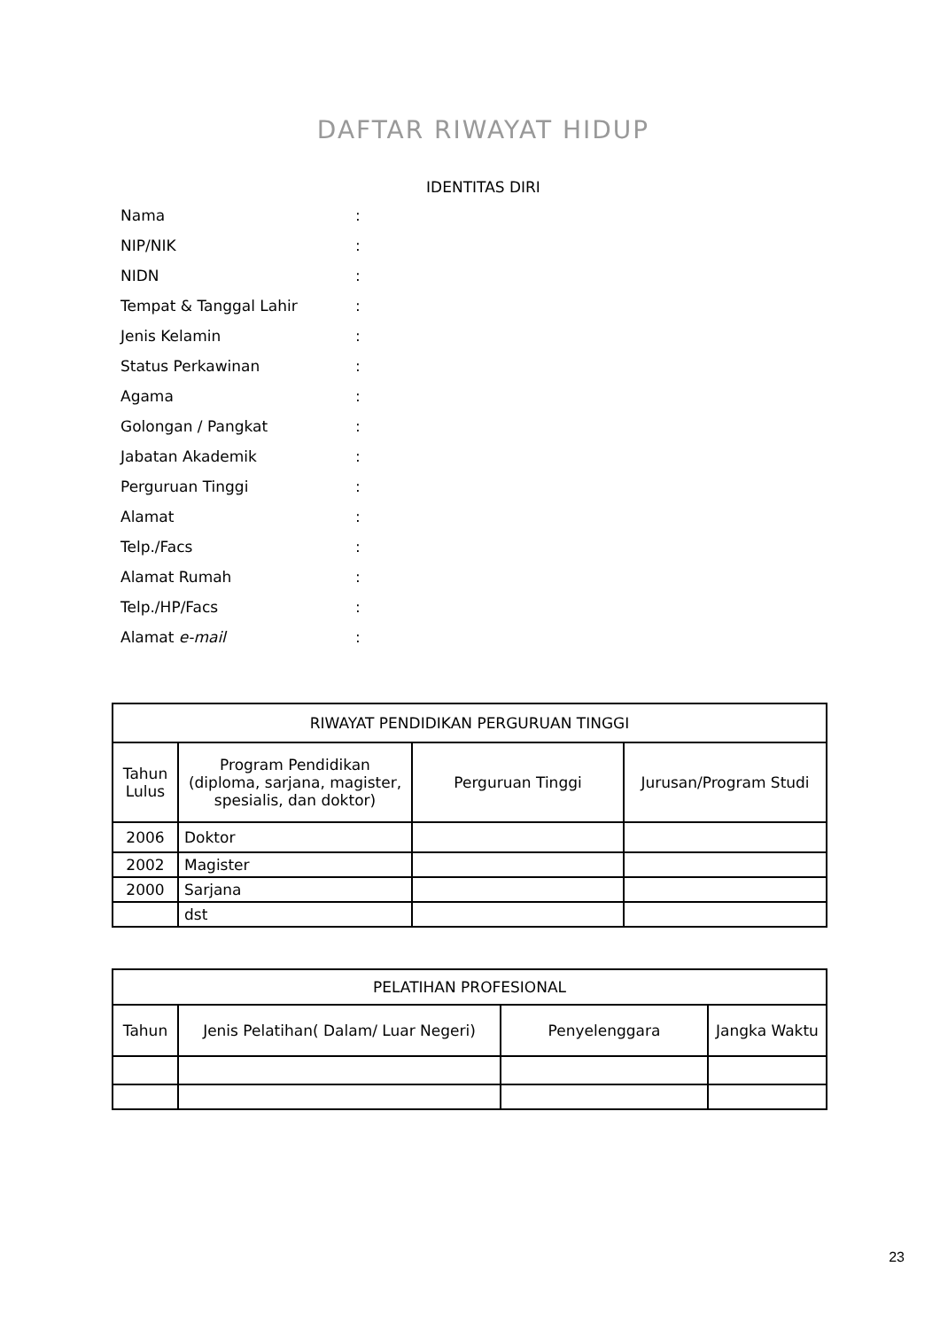DAFTAR RIWAYAT HIDUP
IDENTITAS DIRI
Nama:
NIP/NIK:
NIDN:
Tempat & Tanggal Lahir:
Jenis Kelamin:
Status Perkawinan:
Agama:
Golongan / Pangkat:
Jabatan Akademik:
Perguruan Tinggi:
Alamat:
Telp./Facs:
Alamat Rumah:
Telp./HP/Facs:
Alamat e-mail:
| RIWAYAT PENDIDIKAN PERGURUAN TINGGI | | | |
| --- | --- | --- | --- |
| Tahun Lulus | Program Pendidikan (diploma, sarjana, magister, spesialis, dan doktor) | Perguruan Tinggi | Jurusan/Program Studi |
| 2006 | Doktor | | |
| 2002 | Magister | | |
| 2000 | Sarjana | | |
| | dst | | |
| PELATIHAN PROFESIONAL | | | |
| --- | --- | --- | --- |
| Tahun | Jenis Pelatihan( Dalam/ Luar Negeri) | Penyelenggara | Jangka Waktu |
23